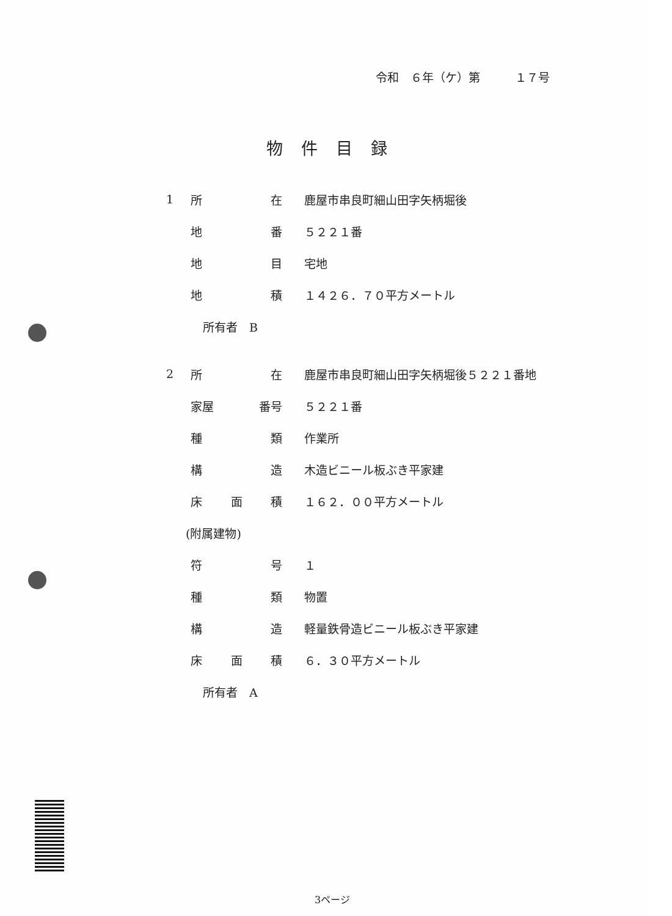令和　６年（ケ）第　　　１７号
物件目録
1 所 在 鹿屋市串良町細山田字矢柄堀後
地 番 ５２２１番
地 目 宅地
地 積 １４２６．７０平方メートル
所有者　B
2 所 在 鹿屋市串良町細山田字矢柄堀後５２２１番地
家屋 番号 ５２２１番
種 類 作業所
構 造 木造ビニール板ぶき平家建
床 面 積 １６２．００平方メートル
(附属建物)
符 号 １
種 類 物置
構 造 軽量鉄骨造ビニール板ぶき平家建
床 面 積 ６．３０平方メートル
所有者　A
3ページ